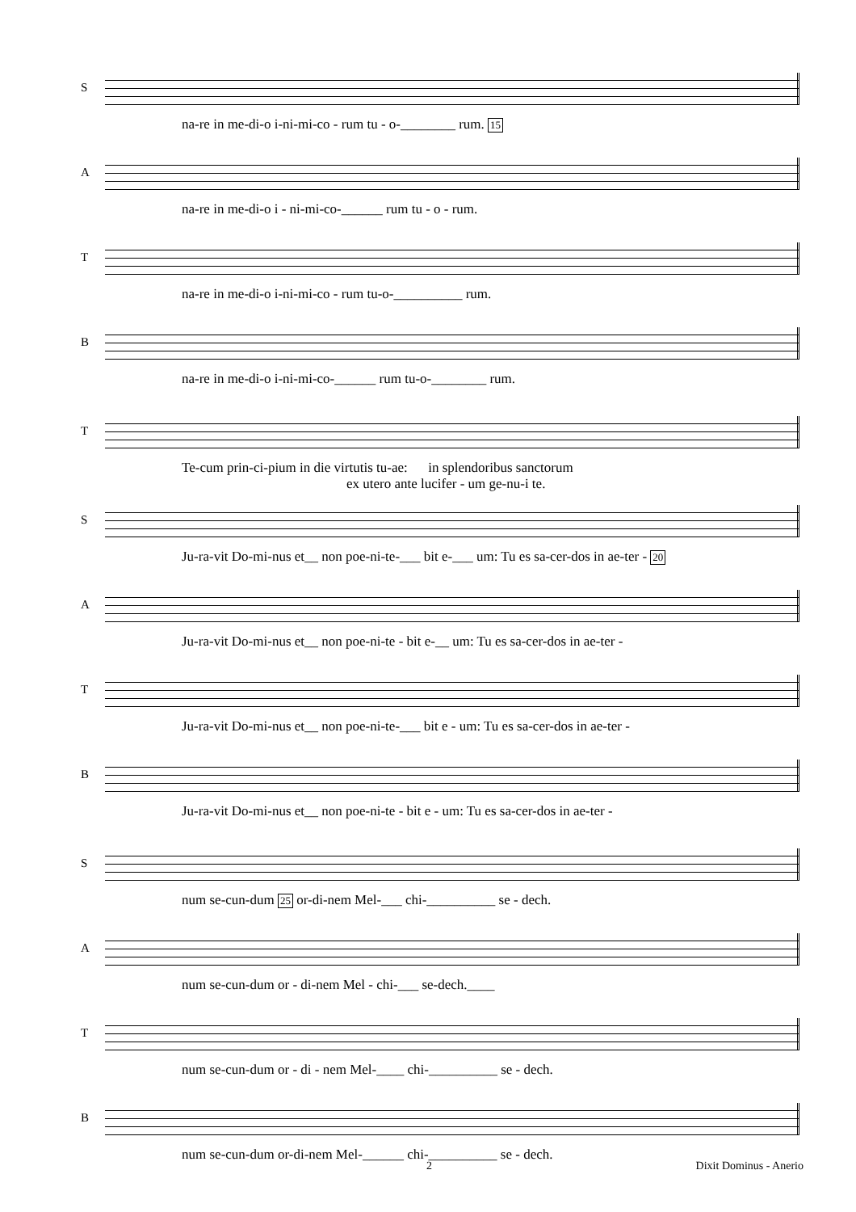S na-re in me-di-o i-ni-mi-co - rum tu - o-________ rum. 15
A na-re in me-di-o i - ni-mi-co-______ rum tu - o - rum.
T na-re in me-di-o i-ni-mi-co - rum tu-o-__________ rum.
B na-re in me-di-o i-ni-mi-co-______ rum tu-o-________ rum.
T Te-cum prin-ci-pium in die virtutis tu-ae: in splendoribus sanctorum ex utero ante lucifer - um ge-nu-i te.
S Ju-ra-vit Do-mi-nus et__ non poe-ni-te-___ bit e-___ um: Tu es sa-cer-dos in ae-ter - 20
A Ju-ra-vit Do-mi-nus et__ non poe-ni-te - bit e-__ um: Tu es sa-cer-dos in ae-ter -
T Ju-ra-vit Do-mi-nus et__ non poe-ni-te-___ bit e - um: Tu es sa-cer-dos in ae-ter -
B Ju-ra-vit Do-mi-nus et__ non poe-ni-te - bit e - um: Tu es sa-cer-dos in ae-ter -
S num se-cun-dum 25 or-di-nem Mel-___ chi-__________ se - dech.
A num se-cun-dum or - di-nem Mel - chi-___ se-dech.____
T num se-cun-dum or - di - nem Mel-____ chi-__________ se - dech.
B num se-cun-dum or-di-nem Mel-______ chi-__________ se - dech.
2 Dixit Dominus - Anerio